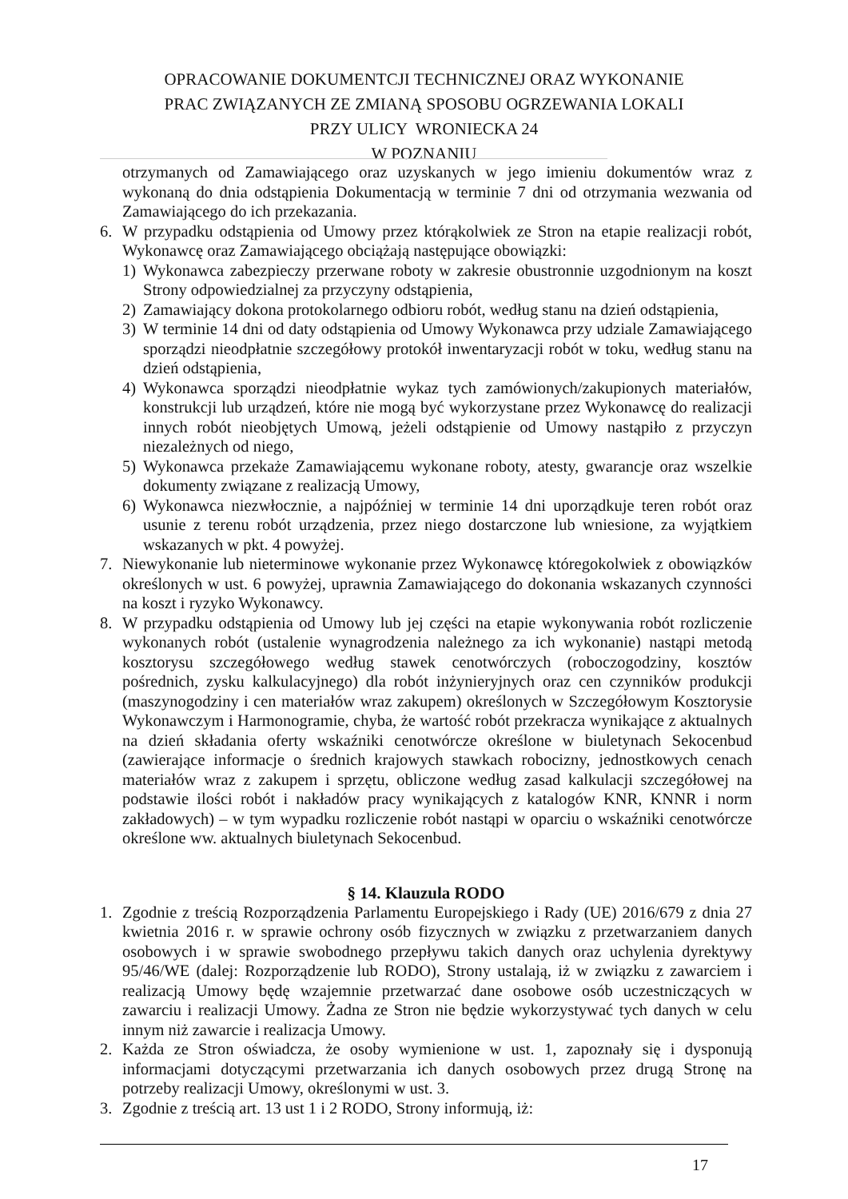OPRACOWANIE DOKUMENTCJI TECHNICZNEJ ORAZ WYKONANIE
PRAC ZWIĄZANYCH ZE ZMIANĄ SPOSOBU OGRZEWANIA LOKALI
PRZY ULICY WRONIECKA 24
W POZNANIU
otrzymanych od Zamawiającego oraz uzyskanych w jego imieniu dokumentów wraz z wykonaną do dnia odstąpienia Dokumentacją w terminie 7 dni od otrzymania wezwania od Zamawiającego do ich przekazania.
6. W przypadku odstąpienia od Umowy przez którąkolwiek ze Stron na etapie realizacji robót, Wykonawcę oraz Zamawiającego obciążają następujące obowiązki:
1) Wykonawca zabezpieczy przerwane roboty w zakresie obustronnie uzgodnionym na koszt Strony odpowiedzialnej za przyczyny odstąpienia,
2) Zamawiający dokona protokolarnego odbioru robót, według stanu na dzień odstąpienia,
3) W terminie 14 dni od daty odstąpienia od Umowy Wykonawca przy udziale Zamawiającego sporządzi nieodpłatnie szczegółowy protokół inwentaryzacji robót w toku, według stanu na dzień odstąpienia,
4) Wykonawca sporządzi nieodpłatnie wykaz tych zamówionych/zakupionych materiałów, konstrukcji lub urządzeń, które nie mogą być wykorzystane przez Wykonawcę do realizacji innych robót nieobjętych Umową, jeżeli odstąpienie od Umowy nastąpiło z przyczyn niezależnych od niego,
5) Wykonawca przekaże Zamawiającemu wykonane roboty, atesty, gwarancje oraz wszelkie dokumenty związane z realizacją Umowy,
6) Wykonawca niezwłocznie, a najpóźniej w terminie 14 dni uporządkuje teren robót oraz usunie z terenu robót urządzenia, przez niego dostarczone lub wniesione, za wyjątkiem wskazanych w pkt. 4 powyżej.
7. Niewykonanie lub nieterminowe wykonanie przez Wykonawcę któregokolwiek z obowiązków określonych w ust. 6 powyżej, uprawnia Zamawiającego do dokonania wskazanych czynności na koszt i ryzyko Wykonawcy.
8. W przypadku odstąpienia od Umowy lub jej części na etapie wykonywania robót rozliczenie wykonanych robót (ustalenie wynagrodzenia należnego za ich wykonanie) nastąpi metodą kosztorysu szczegółowego według stawek cenotwórczych (roboczogodziny, kosztów pośrednich, zysku kalkulacyjnego) dla robót inżynieryjnych oraz cen czynników produkcji (maszynogodziny i cen materiałów wraz zakupem) określonych w Szczegółowym Kosztorysie Wykonawczym i Harmonogramie, chyba, że wartość robót przekracza wynikające z aktualnych na dzień składania oferty wskaźniki cenotwórcze określone w biuletynach Sekocenbud (zawierające informacje o średnich krajowych stawkach robocizny, jednostkowych cenach materiałów wraz z zakupem i sprzętu, obliczone według zasad kalkulacji szczegółowej na podstawie ilości robót i nakładów pracy wynikających z katalogów KNR, KNNR i norm zakładowych) – w tym wypadku rozliczenie robót nastąpi w oparciu o wskaźniki cenotwórcze określone ww. aktualnych biuletynach Sekocenbud.
§ 14. Klauzula RODO
1. Zgodnie z treścią Rozporządzenia Parlamentu Europejskiego i Rady (UE) 2016/679 z dnia 27 kwietnia 2016 r. w sprawie ochrony osób fizycznych w związku z przetwarzaniem danych osobowych i w sprawie swobodnego przepływu takich danych oraz uchylenia dyrektywy 95/46/WE (dalej: Rozporządzenie lub RODO), Strony ustalają, iż w związku z zawarciem i realizacją Umowy będę wzajemnie przetwarzać dane osobowe osób uczestniczących w zawarciu i realizacji Umowy. Żadna ze Stron nie będzie wykorzystywać tych danych w celu innym niż zawarcie i realizacja Umowy.
2. Każda ze Stron oświadcza, że osoby wymienione w ust. 1, zapoznały się i dysponują informacjami dotyczącymi przetwarzania ich danych osobowych przez drugą Stronę na potrzeby realizacji Umowy, określonymi w ust. 3.
3. Zgodnie z treścią art. 13 ust 1 i 2 RODO, Strony informują, iż:
17